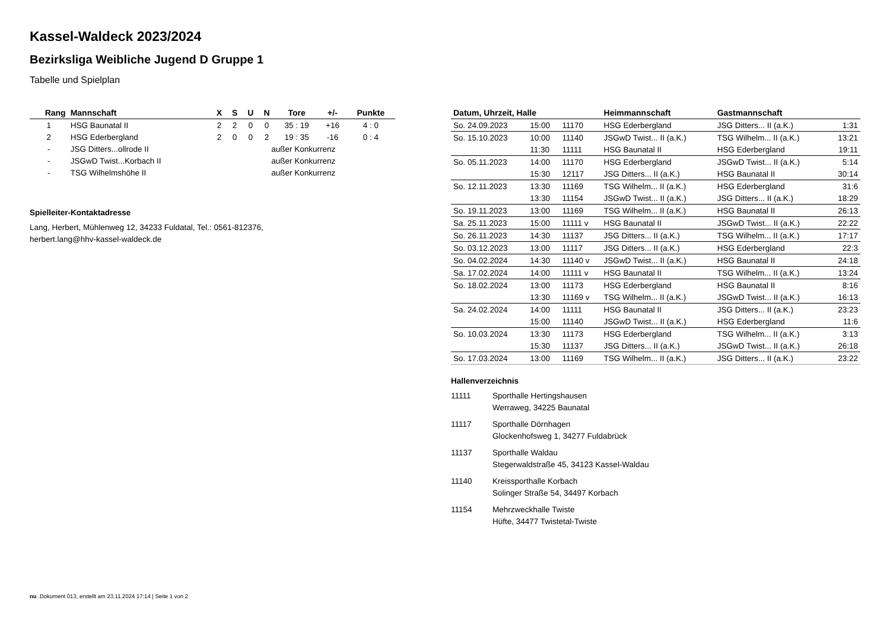Kassel-Waldeck 2023/2024
Bezirksliga Weibliche Jugend D Gruppe 1
Tabelle und Spielplan
| Rang | Mannschaft | X | S | U | N | Tore | +/- | Punkte |
| --- | --- | --- | --- | --- | --- | --- | --- | --- |
| 1 | HSG Baunatal II | 2 | 2 | 0 | 0 | 35 : 19 | +16 | 4 : 0 |
| 2 | HSG Ederbergland | 2 | 0 | 0 | 2 | 19 : 35 | -16 | 0 : 4 |
| - | JSG Ditters...ollrode II | außer Konkurrenz | | | | | | |
| - | JSGwD Twist...Korbach II | außer Konkurrenz | | | | | | |
| - | TSG Wilhelmshöhe II | außer Konkurrenz | | | | | | |
Spielleiter-Kontaktadresse
Lang, Herbert, Mühlenweg 12, 34233 Fuldatal, Tel.: 0561-812376,
herbert.lang@hhv-kassel-waldeck.de
| Datum, Uhrzeit, Halle | | | Heimmannschaft | Gastmannschaft | |
| --- | --- | --- | --- | --- | --- |
| So. 24.09.2023 | 15:00 | 11170 | HSG Ederbergland | JSG Ditters... II (a.K.) | 1:31 |
| So. 15.10.2023 | 10:00 | 11140 | JSGwD Twist... II (a.K.) | TSG Wilhelm... II (a.K.) | 13:21 |
| | 11:30 | 11111 | HSG Baunatal II | HSG Ederbergland | 19:11 |
| So. 05.11.2023 | 14:00 | 11170 | HSG Ederbergland | JSGwD Twist... II (a.K.) | 5:14 |
| | 15:30 | 12117 | JSG Ditters... II (a.K.) | HSG Baunatal II | 30:14 |
| So. 12.11.2023 | 13:30 | 11169 | TSG Wilhelm... II (a.K.) | HSG Ederbergland | 31:6 |
| | 13:30 | 11154 | JSGwD Twist... II (a.K.) | JSG Ditters... II (a.K.) | 18:29 |
| So. 19.11.2023 | 13:00 | 11169 | TSG Wilhelm... II (a.K.) | HSG Baunatal II | 26:13 |
| Sa. 25.11.2023 | 15:00 | 11111 v | HSG Baunatal II | JSGwD Twist... II (a.K.) | 22:22 |
| So. 26.11.2023 | 14:30 | 11137 | JSG Ditters... II (a.K.) | TSG Wilhelm... II (a.K.) | 17:17 |
| So. 03.12.2023 | 13:00 | 11117 | JSG Ditters... II (a.K.) | HSG Ederbergland | 22:3 |
| So. 04.02.2024 | 14:30 | 11140 v | JSGwD Twist... II (a.K.) | HSG Baunatal II | 24:18 |
| Sa. 17.02.2024 | 14:00 | 11111 v | HSG Baunatal II | TSG Wilhelm... II (a.K.) | 13:24 |
| So. 18.02.2024 | 13:00 | 11173 | HSG Ederbergland | HSG Baunatal II | 8:16 |
| | 13:30 | 11169 v | TSG Wilhelm... II (a.K.) | JSGwD Twist... II (a.K.) | 16:13 |
| Sa. 24.02.2024 | 14:00 | 11111 | HSG Baunatal II | JSG Ditters... II (a.K.) | 23:23 |
| | 15:00 | 11140 | JSGwD Twist... II (a.K.) | HSG Ederbergland | 11:6 |
| So. 10.03.2024 | 13:30 | 11173 | HSG Ederbergland | TSG Wilhelm... II (a.K.) | 3:13 |
| | 15:30 | 11137 | JSG Ditters... II (a.K.) | JSGwD Twist... II (a.K.) | 26:18 |
| So. 17.03.2024 | 13:00 | 11169 | TSG Wilhelm... II (a.K.) | JSG Ditters... II (a.K.) | 23:22 |
Hallenverzeichnis
11111 Sporthalle Hertingshausen
Werraweg, 34225 Baunatal
11117 Sporthalle Dörnhagen
Glockenhofsweg 1, 34277 Fuldabrück
11137 Sporthalle Waldau
Stegerwaldstraße 45, 34123 Kassel-Waldau
11140 Kreissporthalle Korbach
Solinger Straße 54, 34497 Korbach
11154 Mehrzweckhalle Twiste
Hüfte, 34477 Twistetal-Twiste
nu .Dokument 013, erstellt am 23.11.2024 17:14 | Seite 1 von 2